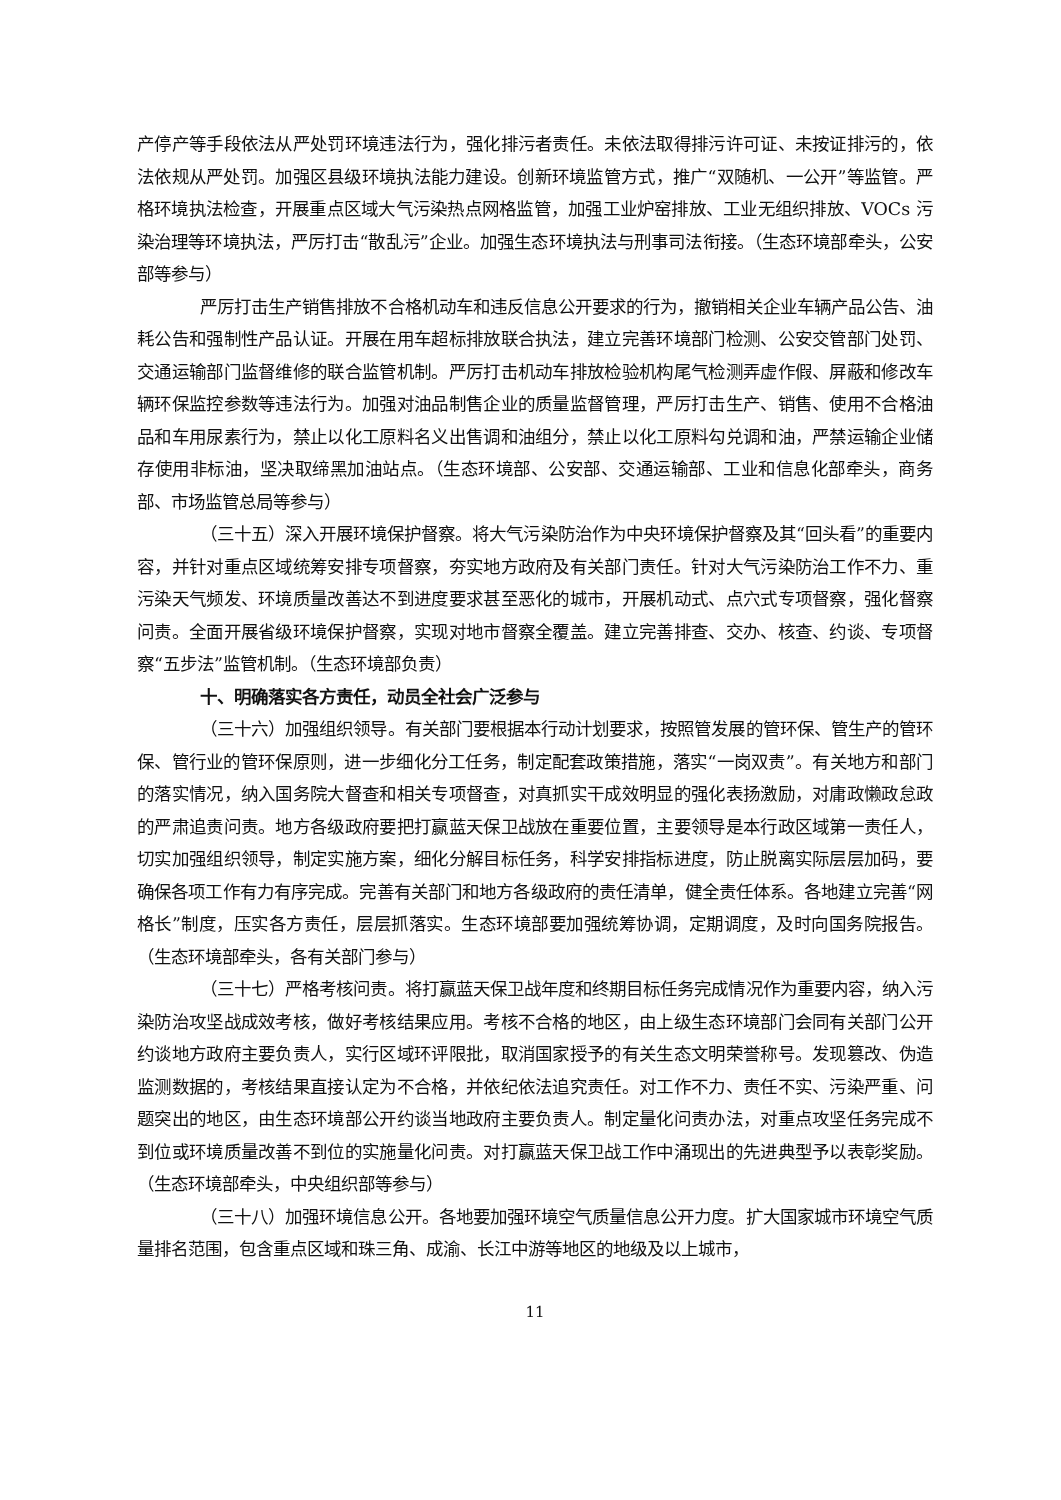产停产等手段依法从严处罚环境违法行为，强化排污者责任。未依法取得排污许可证、未按证排污的，依法依规从严处罚。加强区县级环境执法能力建设。创新环境监管方式，推广“双随机、一公开”等监管。严格环境执法检查，开展重点区域大气污染热点网格监管，加强工业炉窑排放、工业无组织排放、VOCs 污染治理等环境执法，严厉打击“散乱污”企业。加强生态环境执法与刑事司法衔接。（生态环境部牵头，公安部等参与）
严厉打击生产销售排放不合格机动车和违反信息公开要求的行为，撤销相关企业车辆产品公告、油耗公告和强制性产品认证。开展在用车超标排放联合执法，建立完善环境部门检测、公安交管部门处罚、交通运输部门监督维修的联合监管机制。严厉打击机动车排放检验机构尾气检测弄虚作假、屏蔽和修改车辆环保监控参数等违法行为。加强对油品制售企业的质量监督管理，严厉打击生产、销售、使用不合格油品和车用尿素行为，禁止以化工原料名义出售调和油组分，禁止以化工原料勾兑调和油，严禁运输企业储存使用非标油，坚决取缔黑加油站点。（生态环境部、公安部、交通运输部、工业和信息化部牵头，商务部、市场监管总局等参与）
（三十五）深入开展环境保护督察。将大气污染防治作为中央环境保护督察及其“回头看”的重要内容，并针对重点区域统筹安排专项督察，夯实地方政府及有关部门责任。针对大气污染防治工作不力、重污染天气频发、环境质量改善达不到进度要求甚至恶化的城市，开展机动式、点穴式专项督察，强化督察问责。全面开展省级环境保护督察，实现对地市督察全覆盖。建立完善排查、交办、核查、约谈、专项督察“五步法”监管机制。（生态环境部负责）
十、明确落实各方责任，动员全社会广泛参与
（三十六）加强组织领导。有关部门要根据本行动计划要求，按照管发展的管环保、管生产的管环保、管行业的管环保原则，进一步细化分工任务，制定配套政策措施，落实“一岗双责”。有关地方和部门的落实情况，纳入国务院大督查和相关专项督查，对真抓实干成效明显的强化表扬激励，对庸政懒政怠政的严肃追责问责。地方各级政府要把打赢蓝天保卫战放在重要位置，主要领导是本行政区域第一责任人，切实加强组织领导，制定实施方案，细化分解目标任务，科学安排指标进度，防止脱离实际层层加码，要确保各项工作有力有序完成。完善有关部门和地方各级政府的责任清单，健全责任体系。各地建立完善“网格长”制度，压实各方责任，层层抓落实。生态环境部要加强统筹协调，定期调度，及时向国务院报告。（生态环境部牵头，各有关部门参与）
（三十七）严格考核问责。将打赢蓝天保卫战年度和终期目标任务完成情况作为重要内容，纳入污染防治攻坚战成效考核，做好考核结果应用。考核不合格的地区，由上级生态环境部门会同有关部门公开约谈地方政府主要负责人，实行区域环评限批，取消国家授予的有关生态文明荣誉称号。发现篡改、伪造监测数据的，考核结果直接认定为不合格，并依纪依法追究责任。对工作不力、责任不实、污染严重、问题突出的地区，由生态环境部公开约谈当地政府主要负责人。制定量化问责办法，对重点攻坚任务完成不到位或环境质量改善不到位的实施量化问责。对打赢蓝天保卫战工作中涌现出的先进典型予以表彰奖励。（生态环境部牵头，中央组织部等参与）
（三十八）加强环境信息公开。各地要加强环境空气质量信息公开力度。扩大国家城市环境空气质量排名范围，包含重点区域和珠三角、成渝、长江中游等地区的地级及以上城市，
11